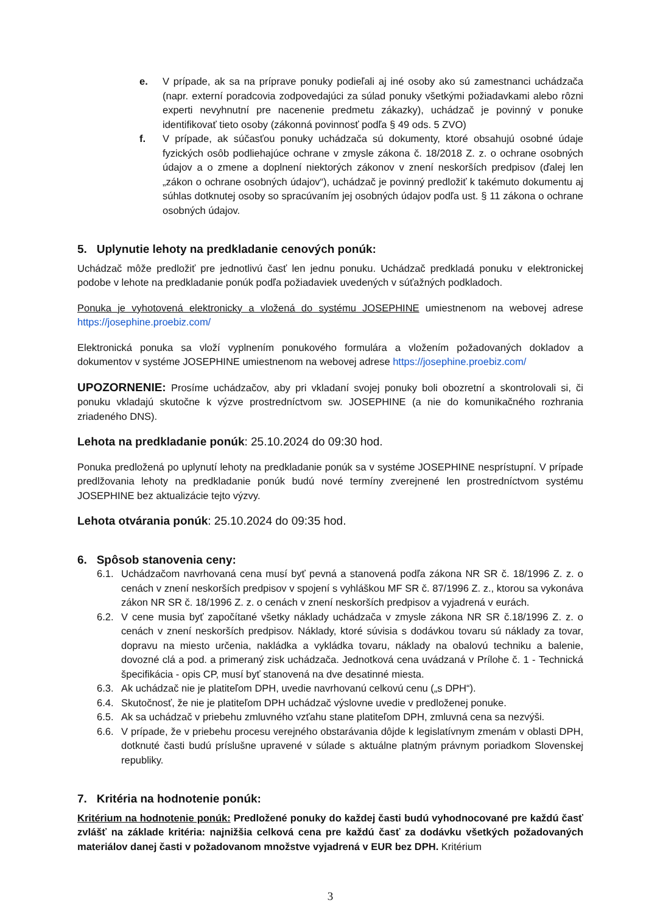e. V prípade, ak sa na príprave ponuky podieľali aj iné osoby ako sú zamestnanci uchádzača (napr. externí poradcovia zodpovedajúci za súlad ponuky všetkými požiadavkami alebo rôzni experti nevyhnutní pre nacenenie predmetu zákazky), uchádzač je povinný v ponuke identifikovať tieto osoby (zákonná povinnosť podľa § 49 ods. 5 ZVO)
f. V prípade, ak súčasťou ponuky uchádzača sú dokumenty, ktoré obsahujú osobné údaje fyzických osôb podliehajúce ochrane v zmysle zákona č. 18/2018 Z. z. o ochrane osobných údajov a o zmene a doplnení niektorých zákonov v znení neskorších predpisov (ďalej len „zákon o ochrane osobných údajov“), uchádzač je povinný predložiť k takémuto dokumentu aj súhlas dotknutej osoby so spracúvaním jej osobných údajov podľa ust. § 11 zákona o ochrane osobných údajov.
5. Uplynutie lehoty na predkladanie cenových ponúk:
Uchádzač môže predložiť pre jednotlivú časť len jednu ponuku. Uchádzač predkladá ponuku v elektronickej podobe v lehote na predkladanie ponúk podľa požiadaviek uvedených v súťažných podkladoch.
Ponuka je vyhotovená elektronicky a vložená do systému JOSEPHINE umiestnenom na webovej adrese https://josephine.proebiz.com/
Elektronická ponuka sa vloží vyplnením ponukového formulára a vložením požadovaných dokladov a dokumentov v systéme JOSEPHINE umiestnenom na webovej adrese https://josephine.proebiz.com/
UPOZORNENIE: Prosíme uchádzačov, aby pri vkladaní svojej ponuky boli obozretní a skontrolovali si, či ponuku vkladajú skutočne k výzve prostredníctvom sw. JOSEPHINE (a nie do komunikačného rozhrania zriadeného DNS).
Lehota na predkladanie ponúk: 25.10.2024 do 09:30 hod.
Ponuka predložená po uplynutí lehoty na predkladanie ponúk sa v systéme JOSEPHINE nesprístupní. V prípade predlžovania lehoty na predkladanie ponúk budú nové termíny zverejnené len prostredníctvom systému JOSEPHINE bez aktualizácie tejto výzvy.
Lehota otvárania ponúk: 25.10.2024 do 09:35 hod.
6. Spôsob stanovenia ceny:
6.1. Uchádzačom navrhovaná cena musí byť pevná a stanovená podľa zákona NR SR č. 18/1996 Z. z. o cenách v znení neskorších predpisov v spojení s vyhláškou MF SR č. 87/1996 Z. z., ktorou sa vykonáva zákon NR SR č. 18/1996 Z. z. o cenách v znení neskorších predpisov a vyjadrená v eurách.
6.2. V cene musia byť započítané všetky náklady uchádzača v zmysle zákona NR SR č.18/1996 Z. z. o cenách v znení neskorších predpisov. Náklady, ktoré súvisia s dodávkou tovaru sú náklady za tovar, dopravu na miesto určenia, nakládka a vykládka tovaru, náklady na obalovú techniku a balenie, dovozné clá a pod. a primeraný zisk uchádzača. Jednotková cena uvádzaná v Prílohe č. 1 - Technická špecifikácia - opis CP, musí byť stanovená na dve desatinné miesta.
6.3. Ak uchádzač nie je platiteľom DPH, uvedie navrhovanú celkovú cenu („s DPH“).
6.4. Skutočnosť, že nie je platiteľom DPH uchádzač výslovne uvedie v predloženej ponuke.
6.5. Ak sa uchádzač v priebehu zmluvného vzťahu stane platiteľom DPH, zmluvná cena sa nezvýši.
6.6. V prípade, že v priebehu procesu verejného obstarávania dôjde k legislatívnym zmenám v oblasti DPH, dotknuté časti budú príslušne upravené v súlade s aktuálne platným právnym poriadkom Slovenskej republiky.
7. Kritéria na hodnotenie ponúk:
Kritérium na hodnotenie ponúk: Predložené ponuky do každej časti budú vyhodnocované pre každú časť zvlášť na základe kritéria: najnižšia celková cena pre každú časť za dodávku všetkých požadovaných materiálov danej časti v požadovanom množstve vyjadrená v EUR bez DPH. Kritérium
3